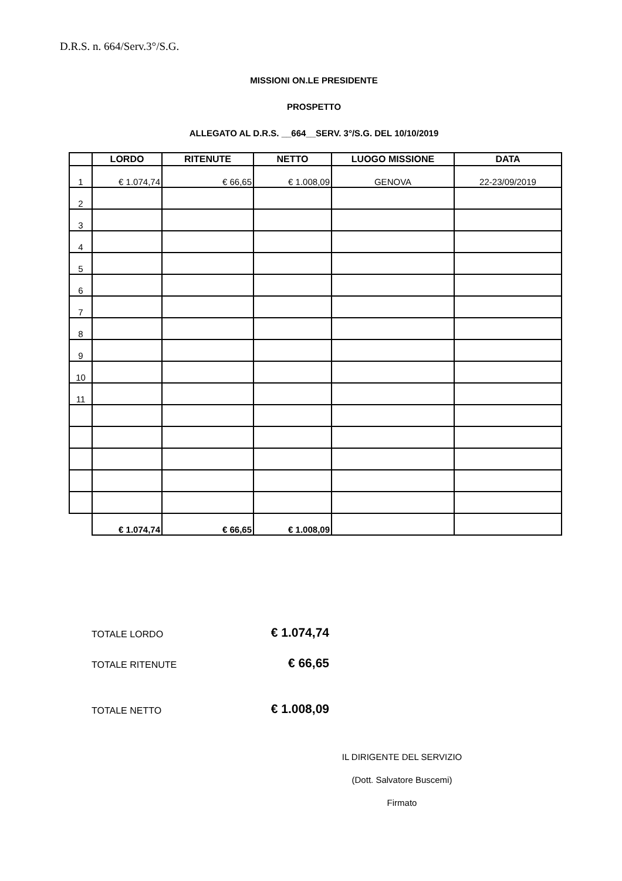D.R.S. n. 664/Serv.3°/S.G.
MISSIONI ON.LE PRESIDENTE
PROSPETTO
ALLEGATO AL D.R.S. __664__SERV. 3°/S.G. DEL 10/10/2019
| | LORDO | RITENUTE | NETTO | LUOGO MISSIONE | DATA |
| --- | --- | --- | --- | --- | --- |
| 1 | € 1.074,74 | € 66,65 | € 1.008,09 | GENOVA | 22-23/09/2019 |
| 2 | | | | | |
| 3 | | | | | |
| 4 | | | | | |
| 5 | | | | | |
| 6 | | | | | |
| 7 | | | | | |
| 8 | | | | | |
| 9 | | | | | |
| 10 | | | | | |
| 11 | | | | | |
| | € 1.074,74 | € 66,65 | € 1.008,09 | | |
TOTALE LORDO € 1.074,74
TOTALE RITENUTE € 66,65
TOTALE NETTO € 1.008,09
IL DIRIGENTE DEL SERVIZIO
(Dott. Salvatore Buscemi)
Firmato